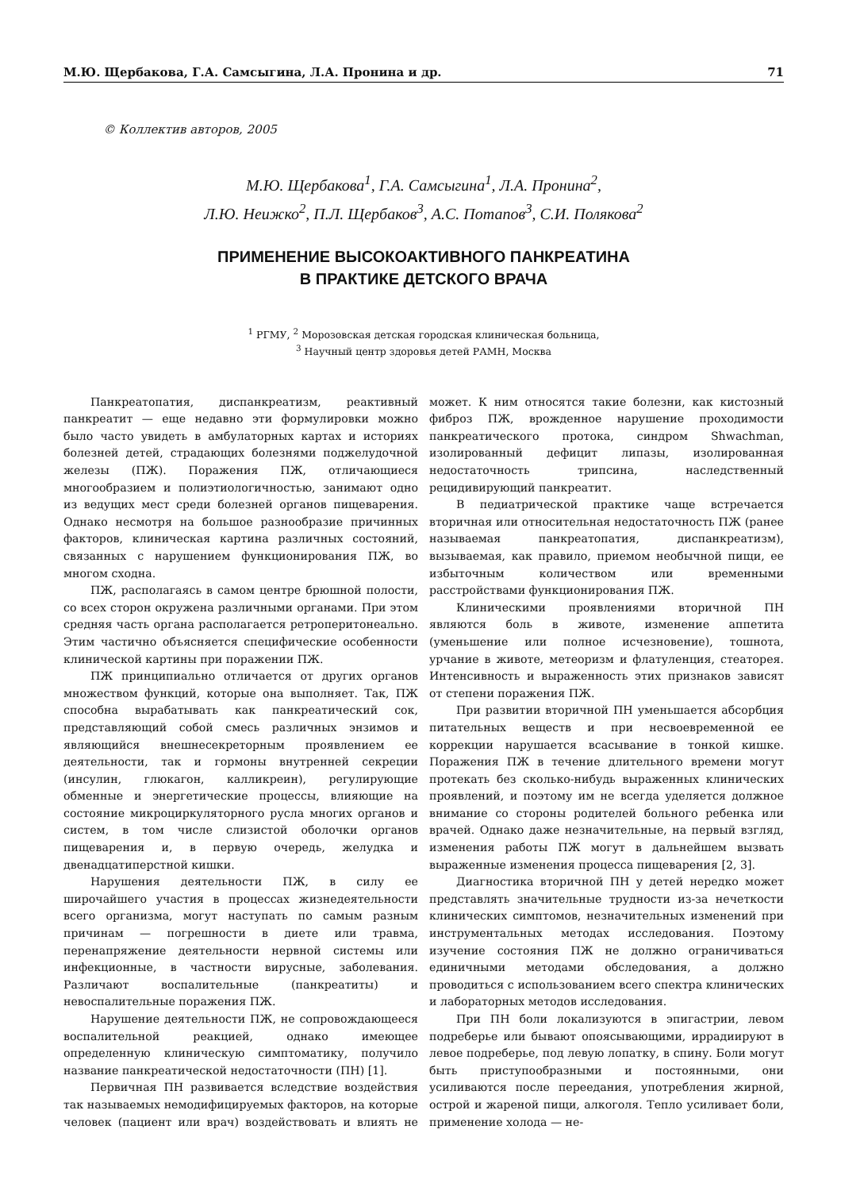М.Ю. Щербакова, Г.А. Самсыгина, Л.А. Пронина и др. 71
© Коллектив авторов, 2005
М.Ю. Щербакова<sup>1</sup>, Г.А. Самсыгина<sup>1</sup>, Л.А. Пронина<sup>2</sup>,
Л.Ю. Неижко<sup>2</sup>, П.Л. Щербаков<sup>3</sup>, А.С. Потапов<sup>3</sup>, С.И. Полякова<sup>2</sup>
ПРИМЕНЕНИЕ ВЫСОКОАКТИВНОГО ПАНКРЕАТИНА
В ПРАКТИКЕ ДЕТСКОГО ВРАЧА
<sup>1</sup> РГМУ, <sup>2</sup> Морозовская детская городская клиническая больница,
<sup>3</sup> Научный центр здоровья детей РАМН, Москва
Панкреатопатия, диспанкреатизм, реактивный панкреатит — еще недавно эти формулировки можно было часто увидеть в амбулаторных картах и историях болезней детей, страдающих болезнями поджелудочной железы (ПЖ). Поражения ПЖ, отличающиеся многообразием и полиэтиологичностью, занимают одно из ведущих мест среди болезней органов пищеварения. Однако несмотря на большое разнообразие причинных факторов, клиническая картина различных состояний, связанных с нарушением функционирования ПЖ, во многом сходна.
ПЖ, располагаясь в самом центре брюшной полости, со всех сторон окружена различными органами. При этом средняя часть органа располагается ретроперитонеально. Этим частично объясняется специфические особенности клинической картины при поражении ПЖ.
ПЖ принципиально отличается от других органов множеством функций, которые она выполняет. Так, ПЖ способна вырабатывать как панкреатический сок, представляющий собой смесь различных энзимов и являющийся внешнесекреторным проявлением ее деятельности, так и гормоны внутренней секреции (инсулин, глюкагон, калликреин), регулирующие обменные и энергетические процессы, влияющие на состояние микроциркуляторного русла многих органов и систем, в том числе слизистой оболочки органов пищеварения и, в первую очередь, желудка и двенадцатиперстной кишки.
Нарушения деятельности ПЖ, в силу ее широчайшего участия в процессах жизнедеятельности всего организма, могут наступать по самым разным причинам — погрешности в диете или травма, перенапряжение деятельности нервной системы или инфекционные, в частности вирусные, заболевания. Различают воспалительные (панкреатиты) и невоспалительные поражения ПЖ.
Нарушение деятельности ПЖ, не сопровождающееся воспалительной реакцией, однако имеющее определенную клиническую симптоматику, получило название панкреатической недостаточности (ПН) [1].
Первичная ПН развивается вследствие воздействия так называемых немодифицируемых факторов, на которые человек (пациент или врач) воздействовать и влиять не может. К ним относятся такие болезни, как кистозный фиброз ПЖ, врожденное нарушение проходимости панкреатического протока, синдром Shwachman, изолированный дефицит липазы, изолированная недостаточность трипсина, наследственный рецидивирующий панкреатит.
В педиатрической практике чаще встречается вторичная или относительная недостаточность ПЖ (ранее называемая панкреатопатия, диспанкреатизм), вызываемая, как правило, приемом необычной пищи, ее избыточным количеством или временными расстройствами функционирования ПЖ.
Клиническими проявлениями вторичной ПН являются боль в животе, изменение аппетита (уменьшение или полное исчезновение), тошнота, урчание в животе, метеоризм и флатуленция, стеаторея. Интенсивность и выраженность этих признаков зависят от степени поражения ПЖ.
При развитии вторичной ПН уменьшается абсорбция питательных веществ и при несвоевременной ее коррекции нарушается всасывание в тонкой кишке. Поражения ПЖ в течение длительного времени могут протекать без сколько-нибудь выраженных клинических проявлений, и поэтому им не всегда уделяется должное внимание со стороны родителей больного ребенка или врачей. Однако даже незначительные, на первый взгляд, изменения работы ПЖ могут в дальнейшем вызвать выраженные изменения процесса пищеварения [2, 3].
Диагностика вторичной ПН у детей нередко может представлять значительные трудности из-за нечеткости клинических симптомов, незначительных изменений при инструментальных методах исследования. Поэтому изучение состояния ПЖ не должно ограничиваться единичными методами обследования, а должно проводиться с использованием всего спектра клинических и лабораторных методов исследования.
При ПН боли локализуются в эпигастрии, левом подреберье или бывают опоясывающими, иррадиируют в левое подреберье, под левую лопатку, в спину. Боли могут быть приступообразными и постоянными, они усиливаются после переедания, употребления жирной, острой и жареной пищи, алкоголя. Тепло усиливает боли, применение холода — не-